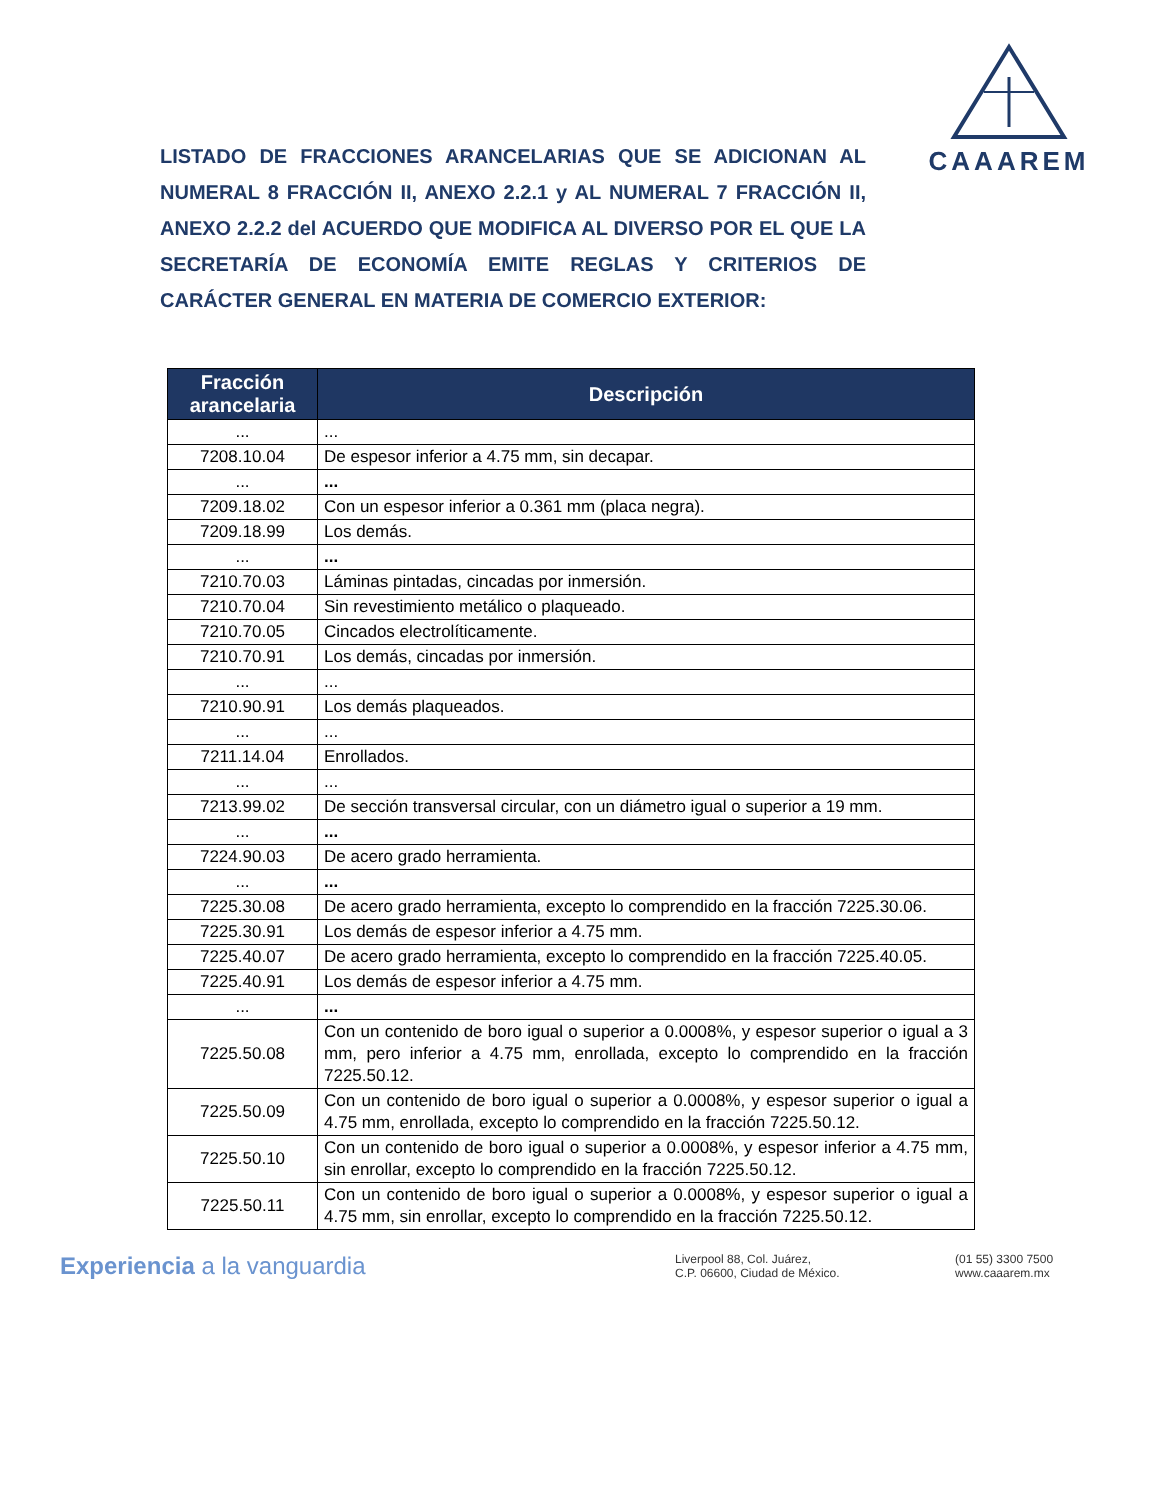CAAAREM
LISTADO DE FRACCIONES ARANCELARIAS QUE SE ADICIONAN AL NUMERAL 8 FRACCIÓN II, ANEXO 2.2.1 y AL NUMERAL 7 FRACCIÓN II, ANEXO 2.2.2 del ACUERDO QUE MODIFICA AL DIVERSO POR EL QUE LA SECRETARÍA DE ECONOMÍA EMITE REGLAS Y CRITERIOS DE CARÁCTER GENERAL EN MATERIA DE COMERCIO EXTERIOR:
| Fracción arancelaria | Descripción |
| --- | --- |
| ... | ... |
| 7208.10.04 | De espesor inferior a 4.75 mm, sin decapar. |
| ... | ... |
| 7209.18.02 | Con un espesor inferior a 0.361 mm (placa negra). |
| 7209.18.99 | Los demás. |
| ... | ... |
| 7210.70.03 | Láminas pintadas, cincadas por inmersión. |
| 7210.70.04 | Sin revestimiento metálico o plaqueado. |
| 7210.70.05 | Cincados electrolíticamente. |
| 7210.70.91 | Los demás, cincadas por inmersión. |
| ... | ... |
| 7210.90.91 | Los demás plaqueados. |
| ... | ... |
| 7211.14.04 | Enrollados. |
| ... | ... |
| 7213.99.02 | De sección transversal circular, con un diámetro igual o superior a 19 mm. |
| ... | ... |
| 7224.90.03 | De acero grado herramienta. |
| ... | ... |
| 7225.30.08 | De acero grado herramienta, excepto lo comprendido en la fracción 7225.30.06. |
| 7225.30.91 | Los demás de espesor inferior a 4.75 mm. |
| 7225.40.07 | De acero grado herramienta, excepto lo comprendido en la fracción 7225.40.05. |
| 7225.40.91 | Los demás de espesor inferior a 4.75 mm. |
| ... | ... |
| 7225.50.08 | Con un contenido de boro igual o superior a 0.0008%, y espesor superior o igual a 3 mm, pero inferior a 4.75 mm, enrollada, excepto lo comprendido en la fracción 7225.50.12. |
| 7225.50.09 | Con un contenido de boro igual o superior a 0.0008%, y espesor superior o igual a 4.75 mm, enrollada, excepto lo comprendido en la fracción 7225.50.12. |
| 7225.50.10 | Con un contenido de boro igual o superior a 0.0008%, y espesor inferior a 4.75 mm, sin enrollar, excepto lo comprendido en la fracción 7225.50.12. |
| 7225.50.11 | Con un contenido de boro igual o superior a 0.0008%, y espesor superior o igual a 4.75 mm, sin enrollar, excepto lo comprendido en la fracción 7225.50.12. |
Experiencia a la vanguardia
Liverpool 88, Col. Juárez,
C.P. 06600, Ciudad de México.
(01 55) 3300 7500
www.caaarem.mx